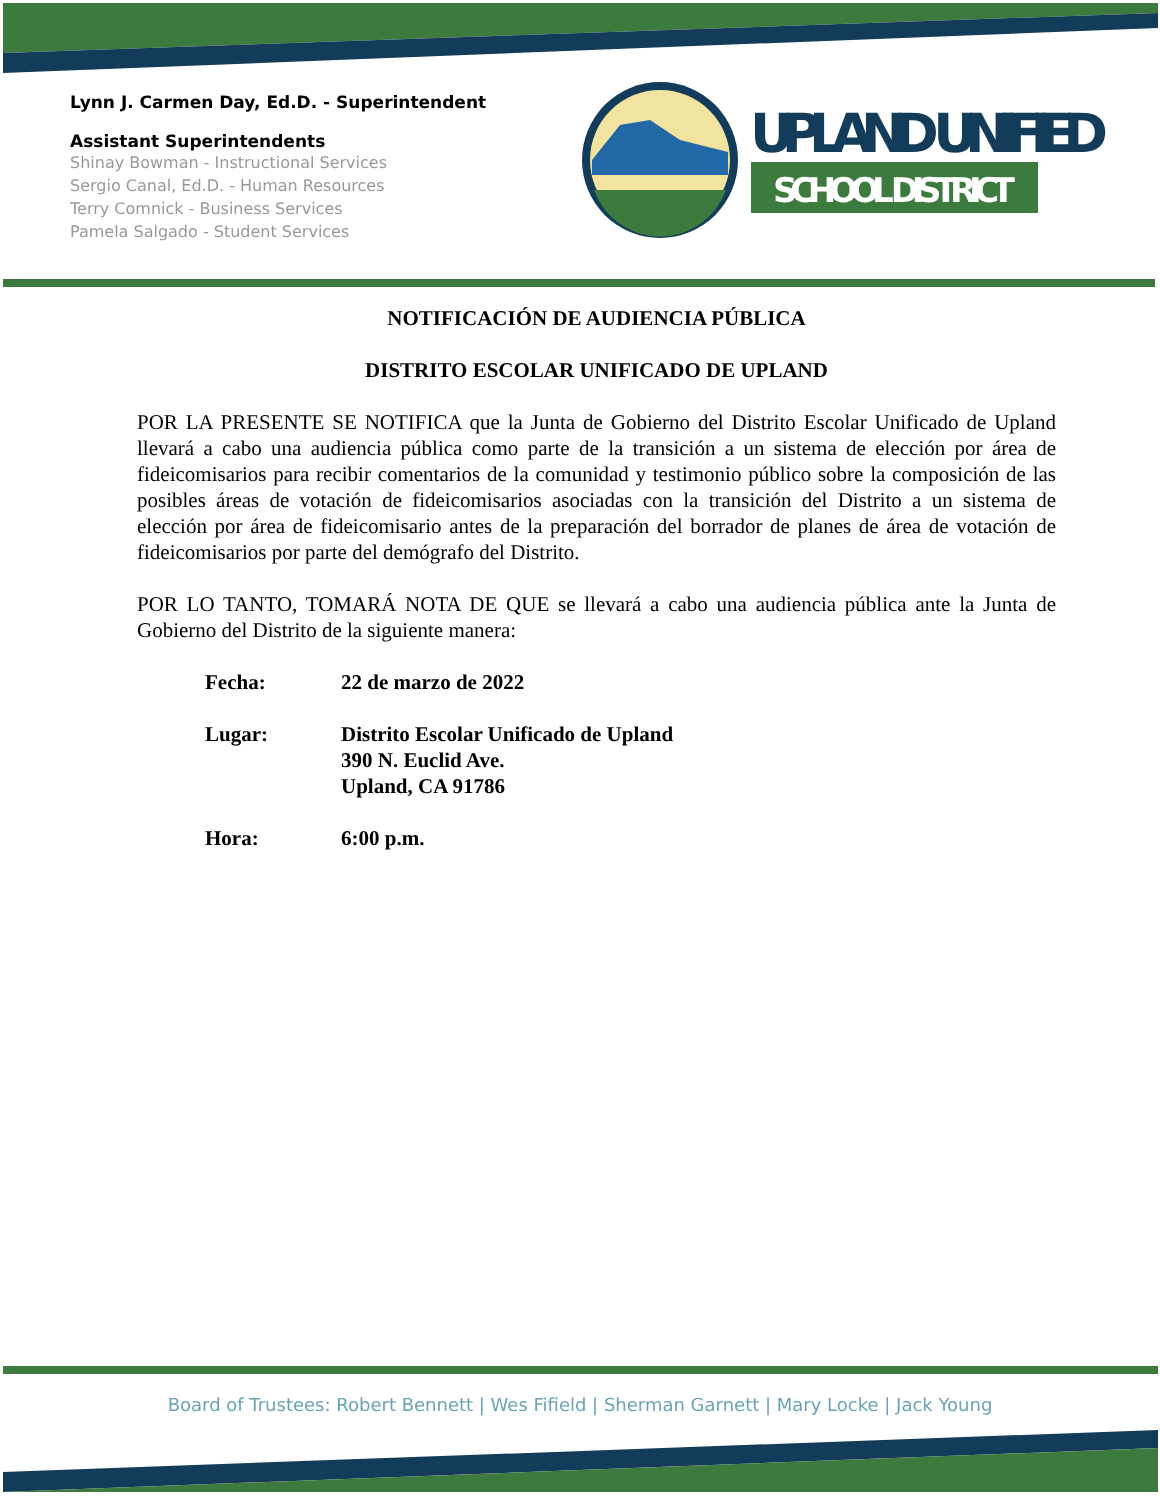Lynn J. Carmen Day, Ed.D. - Superintendent
Assistant Superintendents
Shinay Bowman - Instructional Services
Sergio Canal, Ed.D. - Human Resources
Terry Comnick - Business Services
Pamela Salgado - Student Services
UPLAND UNIFIED
SCHOOL DISTRICT
NOTIFICACIÓN DE AUDIENCIA PÚBLICA
DISTRITO ESCOLAR UNIFICADO DE UPLAND
POR LA PRESENTE SE NOTIFICA que la Junta de Gobierno del Distrito Escolar Unificado de Upland llevará a cabo una audiencia pública como parte de la transición a un sistema de elección por área de fideicomisarios para recibir comentarios de la comunidad y testimonio público sobre la composición de las posibles áreas de votación de fideicomisarios asociadas con la transición del Distrito a un sistema de elección por área de fideicomisario antes de la preparación del borrador de planes de área de votación de fideicomisarios por parte del demógrafo del Distrito.
POR LO TANTO, TOMARÁ NOTA DE QUE se llevará a cabo una audiencia pública ante la Junta de Gobierno del Distrito de la siguiente manera:
| Fecha: | 22 de marzo de 2022 |
| Lugar: | Distrito Escolar Unificado de Upland 390 N. Euclid Ave. Upland, CA 91786 |
| Hora: | 6:00 p.m. |
Board of Trustees: Robert Bennett | Wes Fifield | Sherman Garnett | Mary Locke | Jack Young